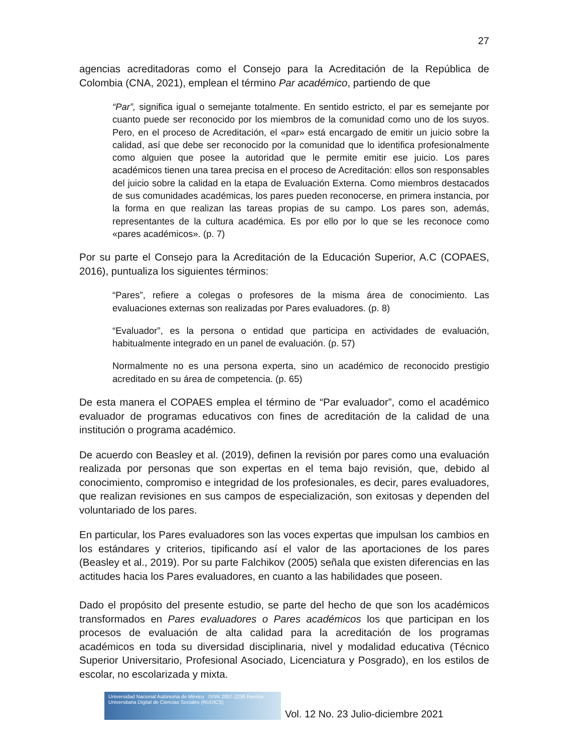27
agencias acreditadoras como el Consejo para la Acreditación de la República de Colombia (CNA, 2021), emplean el término Par académico, partiendo de que
“Par”, significa igual o semejante totalmente. En sentido estricto, el par es semejante por cuanto puede ser reconocido por los miembros de la comunidad como uno de los suyos. Pero, en el proceso de Acreditación, el «par» está encargado de emitir un juicio sobre la calidad, así que debe ser reconocido por la comunidad que lo identifica profesionalmente como alguien que posee la autoridad que le permite emitir ese juicio. Los pares académicos tienen una tarea precisa en el proceso de Acreditación: ellos son responsables del juicio sobre la calidad en la etapa de Evaluación Externa. Como miembros destacados de sus comunidades académicas, los pares pueden reconocerse, en primera instancia, por la forma en que realizan las tareas propias de su campo. Los pares son, además, representantes de la cultura académica. Es por ello por lo que se les reconoce como «pares académicos». (p. 7)
Por su parte el Consejo para la Acreditación de la Educación Superior, A.C (COPAES, 2016), puntualiza los siguientes términos:
“Pares”, refiere a colegas o profesores de la misma área de conocimiento. Las evaluaciones externas son realizadas por Pares evaluadores. (p. 8)
“Evaluador”, es la persona o entidad que participa en actividades de evaluación, habitualmente integrado en un panel de evaluación. (p. 57)
Normalmente no es una persona experta, sino un académico de reconocido prestigio acreditado en su área de competencia. (p. 65)
De esta manera el COPAES emplea el término de “Par evaluador”, como el académico evaluador de programas educativos con fines de acreditación de la calidad de una institución o programa académico.
De acuerdo con Beasley et al. (2019), definen la revisión por pares como una evaluación realizada por personas que son expertas en el tema bajo revisión, que, debido al conocimiento, compromiso e integridad de los profesionales, es decir, pares evaluadores, que realizan revisiones en sus campos de especialización, son exitosas y dependen del voluntariado de los pares.
En particular, los Pares evaluadores son las voces expertas que impulsan los cambios en los estándares y criterios, tipificando así el valor de las aportaciones de los pares (Beasley et al., 2019). Por su parte Falchikov (2005) señala que existen diferencias en las actitudes hacia los Pares evaluadores, en cuanto a las habilidades que poseen.
Dado el propósito del presente estudio, se parte del hecho de que son los académicos transformados en Pares evaluadores o Pares académicos los que participan en los procesos de evaluación de alta calidad para la acreditación de los programas académicos en toda su diversidad disciplinaria, nivel y modalidad educativa (Técnico Superior Universitario, Profesional Asociado, Licenciatura y Posgrado), en los estilos de escolar, no escolarizada y mixta.
Universidad Nacional Autónoma de México ISSN 2007-2236 Revista Universitaria Digital de Ciencias Sociales (RUDICS)
Vol. 12 No. 23 Julio-diciembre 2021